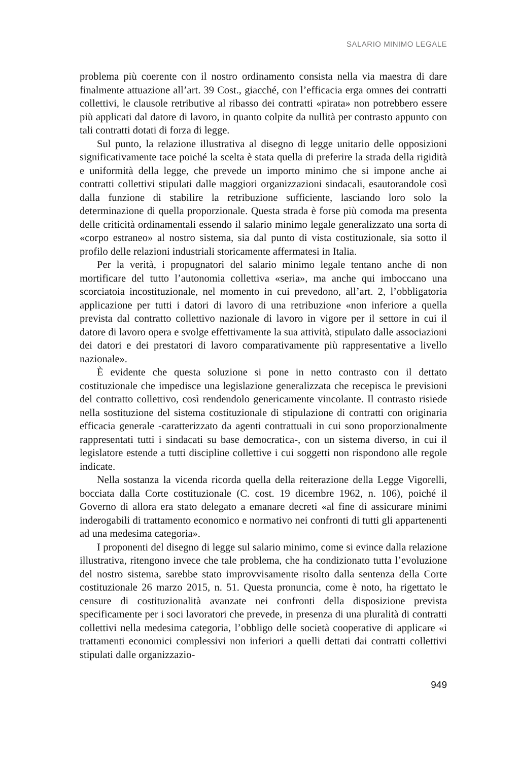SALARIO MINIMO LEGALE
problema più coerente con il nostro ordinamento consista nella via maestra di dare finalmente attuazione all’art. 39 Cost., giacché, con l’efficacia erga omnes dei contratti collettivi, le clausole retributive al ribasso dei contratti «pirata» non potrebbero essere più applicati dal datore di lavoro, in quanto colpite da nullità per contrasto appunto con tali contratti dotati di forza di legge.
Sul punto, la relazione illustrativa al disegno di legge unitario delle opposizioni significativamente tace poiché la scelta è stata quella di preferire la strada della rigidità e uniformità della legge, che prevede un importo minimo che si impone anche ai contratti collettivi stipulati dalle maggiori organizzazioni sindacali, esautorandole così dalla funzione di stabilire la retribuzione sufficiente, lasciando loro solo la determinazione di quella proporzionale. Questa strada è forse più comoda ma presenta delle criticità ordinamentali essendo il salario minimo legale generalizzato una sorta di «corpo estraneo» al nostro sistema, sia dal punto di vista costituzionale, sia sotto il profilo delle relazioni industriali storicamente affermatesi in Italia.
Per la verità, i propugnatori del salario minimo legale tentano anche di non mortificare del tutto l’autonomia collettiva «seria», ma anche qui imboccano una scorciatoia incostituzionale, nel momento in cui prevedono, all’art. 2, l’obbligatoria applicazione per tutti i datori di lavoro di una retribuzione «non inferiore a quella prevista dal contratto collettivo nazionale di lavoro in vigore per il settore in cui il datore di lavoro opera e svolge effettivamente la sua attività, stipulato dalle associazioni dei datori e dei prestatori di lavoro comparativamente più rappresentative a livello nazionale».
È evidente che questa soluzione si pone in netto contrasto con il dettato costituzionale che impedisce una legislazione generalizzata che recepisca le previsioni del contratto collettivo, così rendendolo genericamente vincolante. Il contrasto risiede nella sostituzione del sistema costituzionale di stipulazione di contratti con originaria efficacia generale -caratterizzato da agenti contrattuali in cui sono proporzionalmente rappresentati tutti i sindacati su base democratica-, con un sistema diverso, in cui il legislatore estende a tutti discipline collettive i cui soggetti non rispondono alle regole indicate.
Nella sostanza la vicenda ricorda quella della reiterazione della Legge Vigorelli, bocciata dalla Corte costituzionale (C. cost. 19 dicembre 1962, n. 106), poiché il Governo di allora era stato delegato a emanare decreti «al fine di assicurare minimi inderogabili di trattamento economico e normativo nei confronti di tutti gli appartenenti ad una medesima categoria».
I proponenti del disegno di legge sul salario minimo, come si evince dalla relazione illustrativa, ritengono invece che tale problema, che ha condizionato tutta l’evoluzione del nostro sistema, sarebbe stato improvvisamente risolto dalla sentenza della Corte costituzionale 26 marzo 2015, n. 51. Questa pronuncia, come è noto, ha rigettato le censure di costituzionalità avanzate nei confronti della disposizione prevista specificamente per i soci lavoratori che prevede, in presenza di una pluralità di contratti collettivi nella medesima categoria, l’obbligo delle società cooperative di applicare «i trattamenti economici complessivi non inferiori a quelli dettati dai contratti collettivi stipulati dalle organizzazio-
949